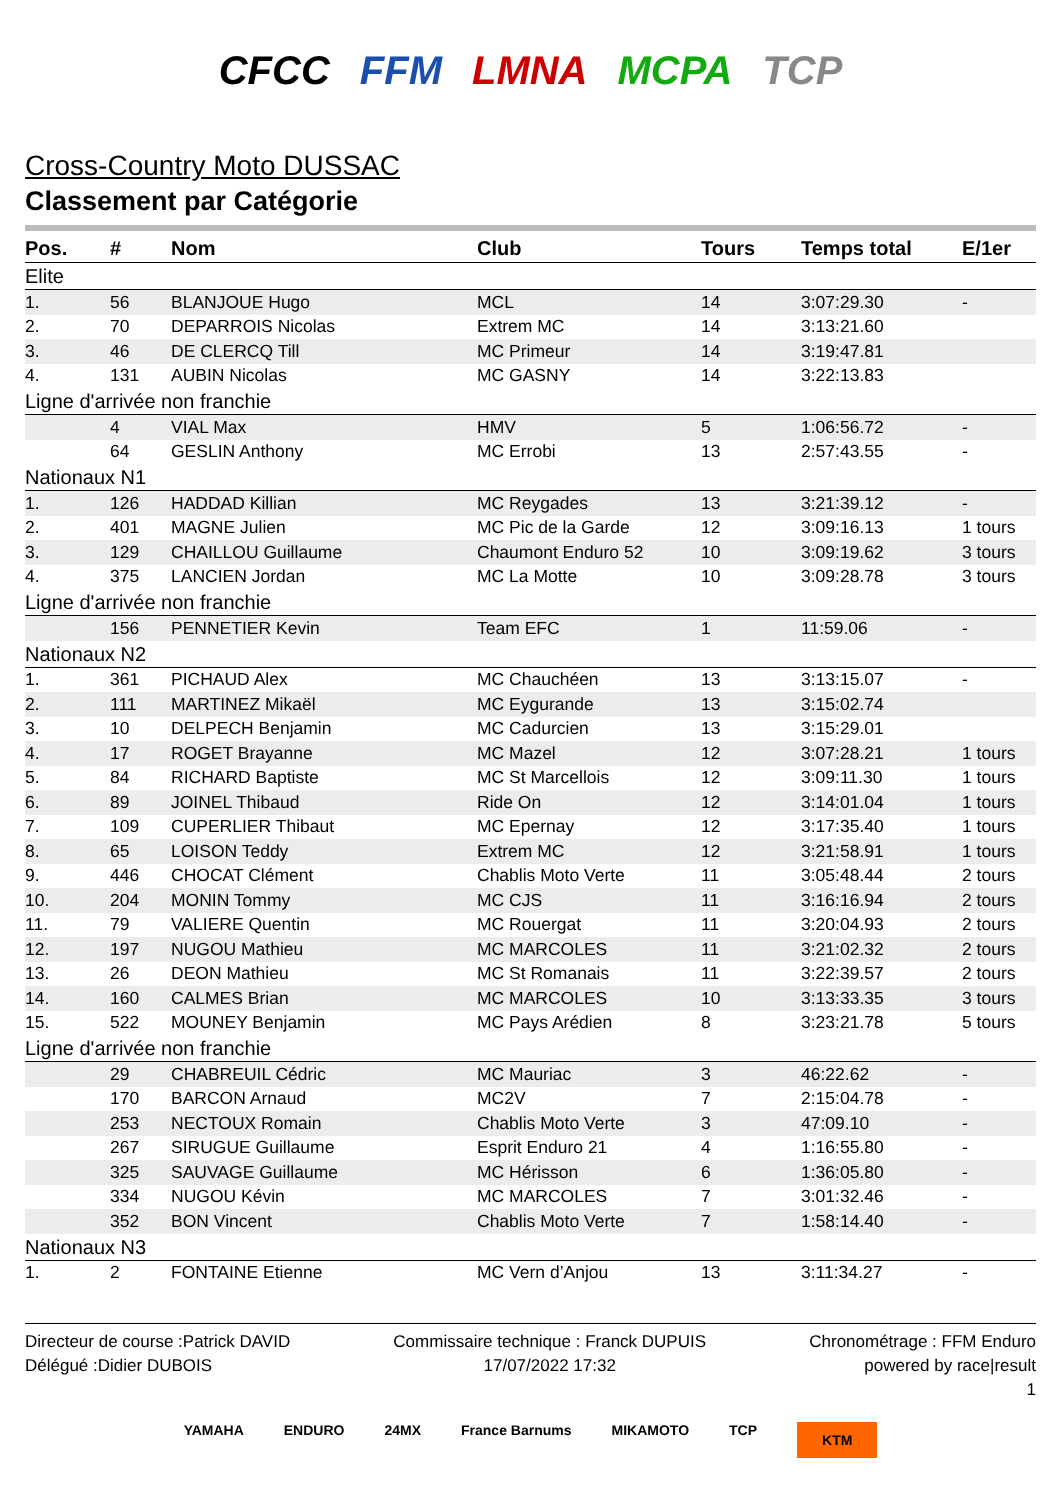CFCC FFM LMNA MCPA TCP
Cross-Country Moto DUSSAC
Classement par Catégorie
| Pos. | # | Nom | Club | Tours | Temps total | E/1er |
| --- | --- | --- | --- | --- | --- | --- |
| Elite | | | | | | |
| 1. | 56 | BLANJOUE Hugo | MCL | 14 | 3:07:29.30 | - |
| 2. | 70 | DEPARROIS Nicolas | Extrem MC | 14 | 3:13:21.60 | |
| 3. | 46 | DE CLERCQ Till | MC Primeur | 14 | 3:19:47.81 | |
| 4. | 131 | AUBIN Nicolas | MC GASNY | 14 | 3:22:13.83 | |
| Ligne d'arrivée non franchie | | | | | | |
| | 4 | VIAL Max | HMV | 5 | 1:06:56.72 | - |
| | 64 | GESLIN Anthony | MC Errobi | 13 | 2:57:43.55 | - |
| Nationaux N1 | | | | | | |
| 1. | 126 | HADDAD Killian | MC Reygades | 13 | 3:21:39.12 | - |
| 2. | 401 | MAGNE Julien | MC Pic de la Garde | 12 | 3:09:16.13 | 1 tours |
| 3. | 129 | CHAILLOU Guillaume | Chaumont Enduro 52 | 10 | 3:09:19.62 | 3 tours |
| 4. | 375 | LANCIEN Jordan | MC La Motte | 10 | 3:09:28.78 | 3 tours |
| Ligne d'arrivée non franchie | | | | | | |
| | 156 | PENNETIER Kevin | Team EFC | 1 | 11:59.06 | - |
| Nationaux N2 | | | | | | |
| 1. | 361 | PICHAUD Alex | MC Chauchéen | 13 | 3:13:15.07 | - |
| 2. | 111 | MARTINEZ Mikaël | MC Eygurande | 13 | 3:15:02.74 | |
| 3. | 10 | DELPECH Benjamin | MC Cadurcien | 13 | 3:15:29.01 | |
| 4. | 17 | ROGET Brayanne | MC Mazel | 12 | 3:07:28.21 | 1 tours |
| 5. | 84 | RICHARD Baptiste | MC St Marcellois | 12 | 3:09:11.30 | 1 tours |
| 6. | 89 | JOINEL Thibaud | Ride On | 12 | 3:14:01.04 | 1 tours |
| 7. | 109 | CUPERLIER Thibaut | MC Epernay | 12 | 3:17:35.40 | 1 tours |
| 8. | 65 | LOISON Teddy | Extrem MC | 12 | 3:21:58.91 | 1 tours |
| 9. | 446 | CHOCAT Clément | Chablis Moto Verte | 11 | 3:05:48.44 | 2 tours |
| 10. | 204 | MONIN Tommy | MC CJS | 11 | 3:16:16.94 | 2 tours |
| 11. | 79 | VALIERE Quentin | MC Rouergat | 11 | 3:20:04.93 | 2 tours |
| 12. | 197 | NUGOU Mathieu | MC MARCOLES | 11 | 3:21:02.32 | 2 tours |
| 13. | 26 | DEON Mathieu | MC St Romanais | 11 | 3:22:39.57 | 2 tours |
| 14. | 160 | CALMES Brian | MC MARCOLES | 10 | 3:13:33.35 | 3 tours |
| 15. | 522 | MOUNEY Benjamin | MC Pays Arédien | 8 | 3:23:21.78 | 5 tours |
| Ligne d'arrivée non franchie | | | | | | |
| | 29 | CHABREUIL Cédric | MC Mauriac | 3 | 46:22.62 | - |
| | 170 | BARCON Arnaud | MC2V | 7 | 2:15:04.78 | - |
| | 253 | NECTOUX Romain | Chablis Moto Verte | 3 | 47:09.10 | - |
| | 267 | SIRUGUE Guillaume | Esprit Enduro 21 | 4 | 1:16:55.80 | - |
| | 325 | SAUVAGE Guillaume | MC Hérisson | 6 | 1:36:05.80 | - |
| | 334 | NUGOU Kévin | MC MARCOLES | 7 | 3:01:32.46 | - |
| | 352 | BON Vincent | Chablis Moto Verte | 7 | 1:58:14.40 | - |
| Nationaux N3 | | | | | | |
| 1. | 2 | FONTAINE Etienne | MC Vern d’Anjou | 13 | 3:11:34.27 | - |
Directeur de course :Patrick DAVID
Délégué :Didier DUBOIS
Commissaire technique : Franck DUPUIS
17/07/2022 17:32
Chronométrage : FFM Enduro
powered by race|result
1
YAMAHA ENDURO 24MX France Barnums MIKAMOTO TCP KTM